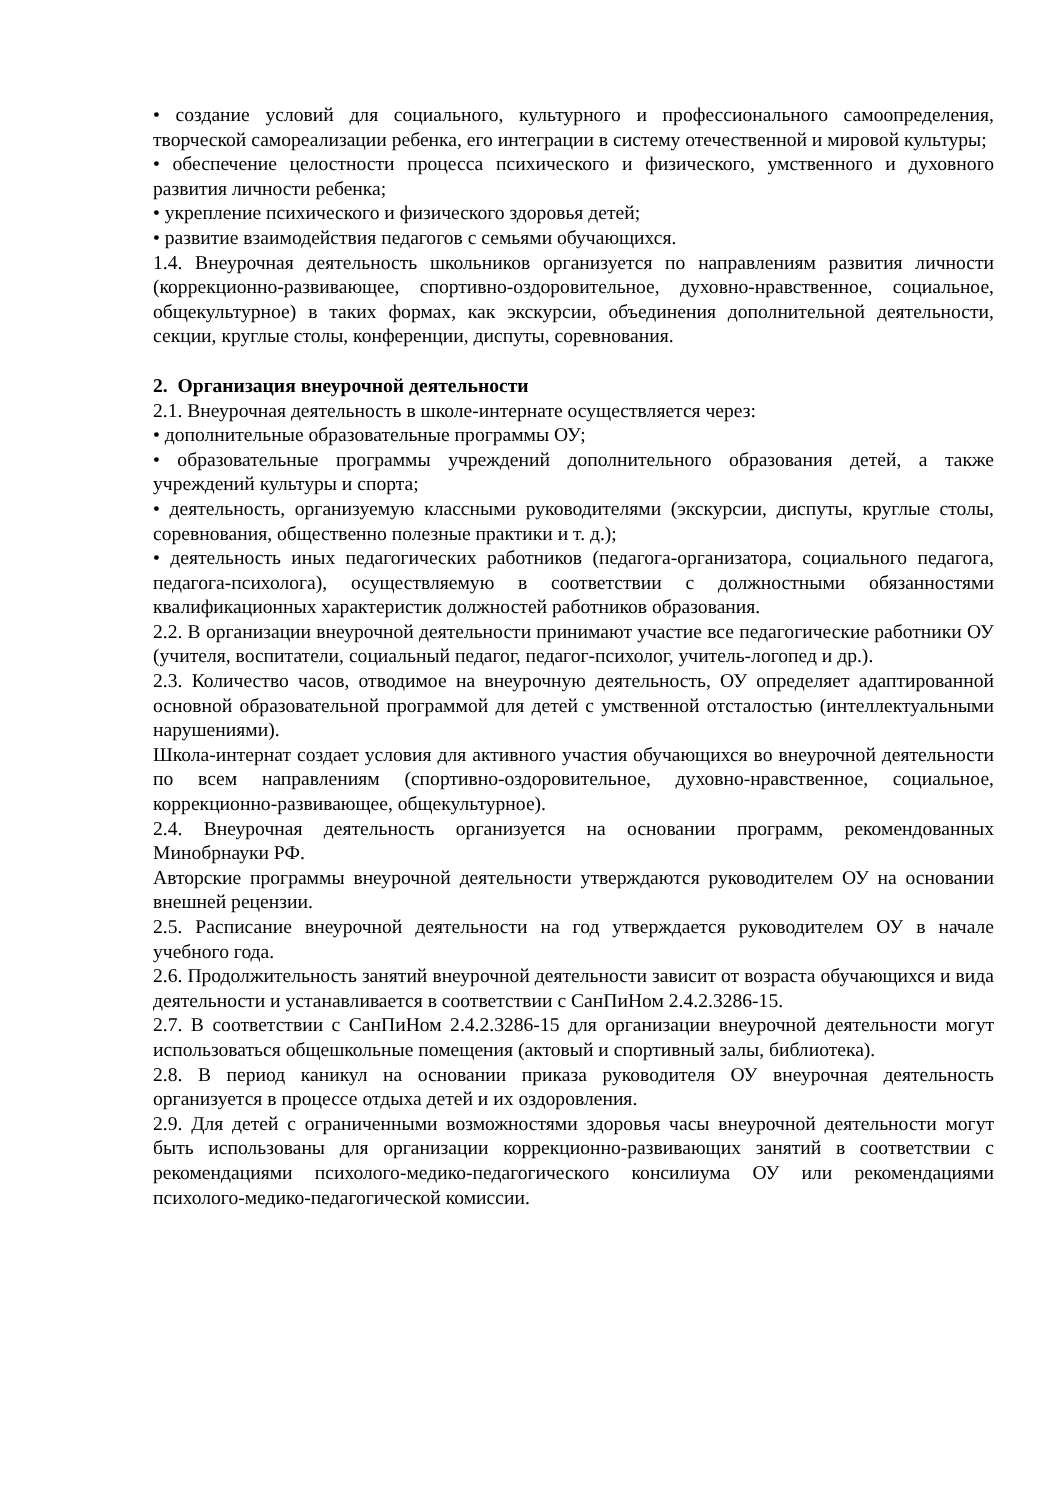• создание условий для социального, культурного и профессионального самоопределения, творческой самореализации ребенка, его интеграции в систему отечественной и мировой культуры;
• обеспечение целостности процесса психического и физического, умственного и духовного развития личности ребенка;
• укрепление психического и физического здоровья детей;
• развитие взаимодействия педагогов с семьями обучающихся.
1.4. Внеурочная деятельность школьников организуется по направлениям развития личности (коррекционно-развивающее, спортивно-оздоровительное, духовно-нравственное, социальное, общекультурное) в таких формах, как экскурсии, объединения дополнительной деятельности, секции, круглые столы, конференции, диспуты, соревнования.
2. Организация внеурочной деятельности
2.1. Внеурочная деятельность в школе-интернате осуществляется через:
• дополнительные образовательные программы ОУ;
• образовательные программы учреждений дополнительного образования детей, а также учреждений культуры и спорта;
• деятельность, организуемую классными руководителями (экскурсии, диспуты, круглые столы, соревнования, общественно полезные практики и т. д.);
• деятельность иных педагогических работников (педагога-организатора, социального педагога, педагога-психолога), осуществляемую в соответствии с должностными обязанностями квалификационных характеристик должностей работников образования.
2.2. В организации внеурочной деятельности принимают участие все педагогические работники ОУ (учителя, воспитатели, социальный педагог, педагог-психолог, учитель-логопед и др.).
2.3. Количество часов, отводимое на внеурочную деятельность, ОУ определяет адаптированной основной образовательной программой для детей с умственной отсталостью (интеллектуальными нарушениями).
Школа-интернат создает условия для активного участия обучающихся во внеурочной деятельности по всем направлениям (спортивно-оздоровительное, духовно-нравственное, социальное, коррекционно-развивающее, общекультурное).
2.4. Внеурочная деятельность организуется на основании программ, рекомендованных Минобрнауки РФ.
Авторские программы внеурочной деятельности утверждаются руководителем ОУ на основании внешней рецензии.
2.5. Расписание внеурочной деятельности на год утверждается руководителем ОУ в начале учебного года.
2.6. Продолжительность занятий внеурочной деятельности зависит от возраста обучающихся и вида деятельности и устанавливается в соответствии с СанПиНом 2.4.2.3286-15.
2.7. В соответствии с СанПиНом 2.4.2.3286-15 для организации внеурочной деятельности могут использоваться общешкольные помещения (актовый и спортивный залы, библиотека).
2.8. В период каникул на основании приказа руководителя ОУ внеурочная деятельность организуется в процессе отдыха детей и их оздоровления.
2.9. Для детей с ограниченными возможностями здоровья часы внеурочной деятельности могут быть использованы для организации коррекционно-развивающих занятий в соответствии с рекомендациями психолого-медико-педагогического консилиума ОУ или рекомендациями психолого-медико-педагогической комиссии.